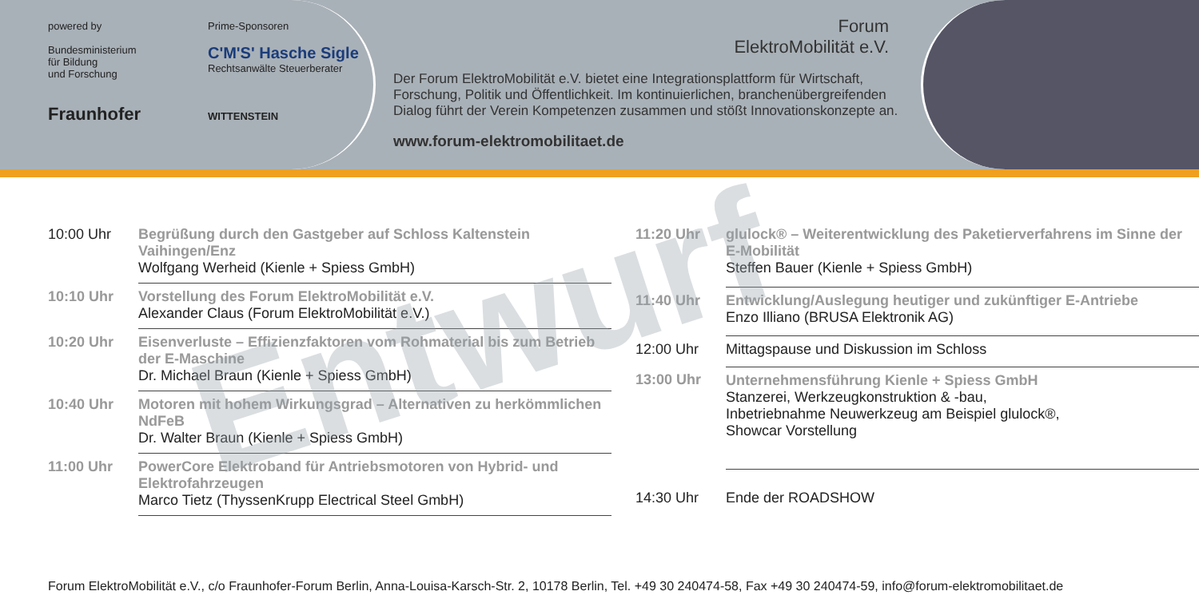powered by
Bundesministerium
für Bildung
und Forschung
Fraunhofer
Prime-Sponsoren
C'M'S' Hasche Sigle
Rechtsanwälte Steuerberater
WITTENSTEIN
Forum
ElektroMobilität e.V.
Der Forum ElektroMobilität e.V. bietet eine Integrationsplattform für Wirtschaft, Forschung, Politik und Öffentlichkeit. Im kontinuierlichen, branchenübergreifenden Dialog führt der Verein Kompetenzen zusammen und stößt Innovationskonzepte an.
www.forum-elektromobilitaet.de
Entwurf
| 10:00 Uhr | Begrüßung durch den Gastgeber auf Schloss Kaltenstein Vaihingen/Enz Wolfgang Werheid (Kienle + Spiess GmbH) |
| 10:10 Uhr | Vorstellung des Forum ElektroMobilität e.V. Alexander Claus (Forum ElektroMobilität e.V.) |
| 10:20 Uhr | Eisenverluste – Effizienzfaktoren vom Rohmaterial bis zum Betrieb der E-Maschine Dr. Michael Braun (Kienle + Spiess GmbH) |
| 10:40 Uhr | Motoren mit hohem Wirkungsgrad – Alternativen zu herkömmlichen NdFeB Dr. Walter Braun (Kienle + Spiess GmbH) |
| 11:00 Uhr | PowerCore Elektroband für Antriebsmotoren von Hybrid- und Elektrofahrzeugen Marco Tietz (ThyssenKrupp Electrical Steel GmbH) |
| 11:20 Uhr | glulock® – Weiterentwicklung des Paketierverfahrens im Sinne der E-Mobilität Steffen Bauer (Kienle + Spiess GmbH) |
| 11:40 Uhr | Entwicklung/Auslegung heutiger und zukünftiger E-Antriebe Enzo Illiano (BRUSA Elektronik AG) |
| 12:00 Uhr | Mittagspause und Diskussion im Schloss |
| 13:00 Uhr | Unternehmensführung Kienle + Spiess GmbH Stanzerei, Werkzeugkonstruktion & -bau, Inbetriebnahme Neuwerkzeug am Beispiel glulock®, Showcar Vorstellung |
| 14:30 Uhr | Ende der ROADSHOW |
Forum ElektroMobilität e.V., c/o Fraunhofer-Forum Berlin, Anna-Louisa-Karsch-Str. 2, 10178 Berlin, Tel. +49 30 240474-58, Fax +49 30 240474-59, info@forum-elektromobilitaet.de